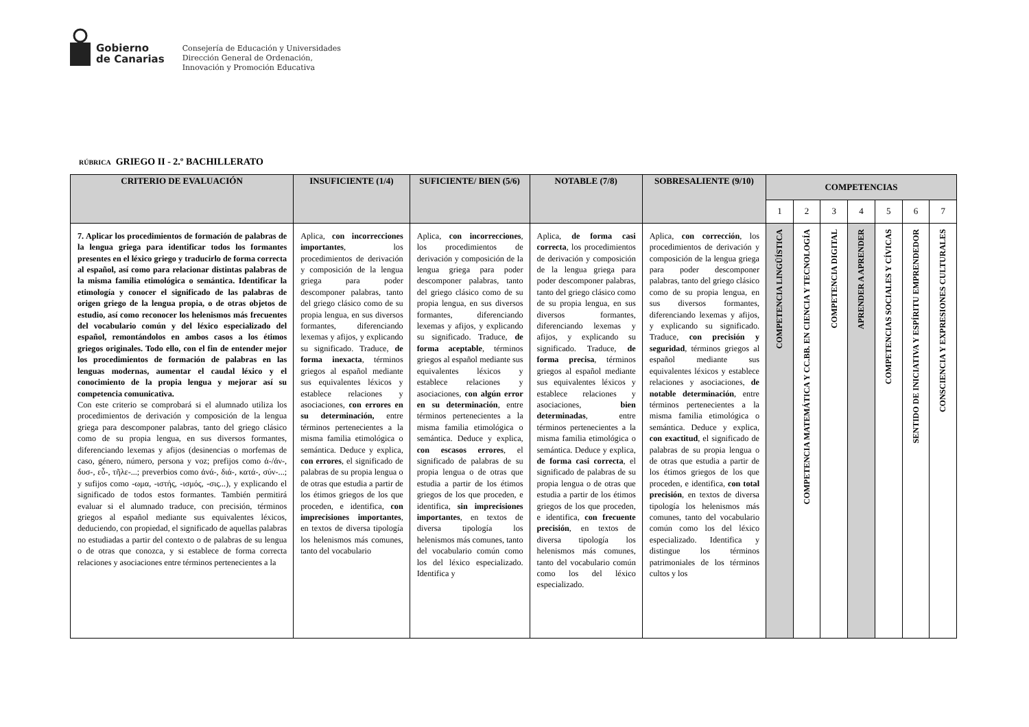Gobierno
de Canarias
Consejería de Educación y Universidades
Dirección General de Ordenación,
Innovación y Promoción Educativa
RÚBRICA GRIEGO II - 2.º BACHILLERATO
| CRITERIO DE EVALUACIÓN | INSUFICIENTE (1/4) | SUFICIENTE/ BIEN (5/6) | NOTABLE (7/8) | SOBRESALIENTE (9/10) | COMPETENCIAS | | | | | | |
| --- | --- | --- | --- | --- | --- | --- | --- | --- | --- | --- | --- |
| | | | | | 1 | 2 | 3 | 4 | 5 | 6 | 7 |
| 7. Aplicar los procedimientos de formación de palabras de la lengua griega para identificar todos los formantes presentes en el léxico griego y traducirlo de forma correcta al español, así como para relacionar distintas palabras de la misma familia etimológica o semántica. Identificar la etimología y conocer el significado de las palabras de origen griego de la lengua propia, o de otras objetos de estudio, así como reconocer los helenismos más frecuentes del vocabulario común y del léxico especializado del español, remontándolos en ambos casos a los étimos griegos originales. Todo ello, con el fin de entender mejor los procedimientos de formación de palabras en las lenguas modernas, aumentar el caudal léxico y el conocimiento de la propia lengua y mejorar así su competencia comunicativa. Con este criterio se comprobará si el alumnado utiliza los procedimientos de derivación y composición de la lengua griega para descomponer palabras, tanto del griego clásico como de su propia lengua, en sus diversos formantes, diferenciando lexemas y afijos (desinencias o morfemas de caso, género, número, persona y voz; prefijos como ἀ-/ἀν-, δυσ-, εὖ-, τῆλε-...; preverbios como ἀνά-, διά-, κατά-, σύν-...; y sufijos como -ωμα, -ιστής, -ισμός, -σις...), y explicando el significado de todos estos formantes. También permitirá evaluar si el alumnado traduce, con precisión, términos griegos al español mediante sus equivalentes léxicos, deduciendo, con propiedad, el significado de aquellas palabras no estudiadas a partir del contexto o de palabras de su lengua o de otras que conozca, y si establece de forma correcta relaciones y asociaciones entre términos pertenecientes a la | Aplica, con incorrecciones importantes , los procedimientos de derivación y composición de la lengua griega para poder descomponer palabras, tanto del griego clásico como de su propia lengua, en sus diversos formantes, diferenciando lexemas y afijos, y explicando su significado. Traduce, de forma inexacta , términos griegos al español mediante sus equivalentes léxicos y establece relaciones y asociaciones, con errores en su determinación, entre términos pertenecientes a la misma familia etimológica o semántica. Deduce y explica, con errores , el significado de palabras de su propia lengua o de otras que estudia a partir de los étimos griegos de los que proceden, e identifica, con imprecisiones importantes , en textos de diversa tipología los helenismos más comunes, tanto del vocabulario | Aplica, con incorrecciones , los procedimientos de derivación y composición de la lengua griega para poder descomponer palabras, tanto del griego clásico como de su propia lengua, en sus diversos formantes, diferenciando lexemas y afijos, y explicando su significado. Traduce, de forma aceptable , términos griegos al español mediante sus equivalentes léxicos y establece relaciones y asociaciones, con algún error en su determinación , entre términos pertenecientes a la misma familia etimológica o semántica. Deduce y explica, con escasos errores , el significado de palabras de su propia lengua o de otras que estudia a partir de los étimos griegos de los que proceden, e identifica, sin imprecisiones importantes , en textos de diversa tipología los helenismos más comunes, tanto del vocabulario común como los del léxico especializado. Identifica y | Aplica, de forma casi correcta , los procedimientos de derivación y composición de la lengua griega para poder descomponer palabras, tanto del griego clásico como de su propia lengua, en sus diversos formantes, diferenciando lexemas y afijos, y explicando su significado. Traduce, de forma precisa , términos griegos al español mediante sus equivalentes léxicos y establece relaciones y asociaciones, bien determinadas , entre términos pertenecientes a la misma familia etimológica o semántica. Deduce y explica, de forma casi correcta , el significado de palabras de su propia lengua o de otras que estudia a partir de los étimos griegos de los que proceden, e identifica, con frecuente precisión , en textos de diversa tipología los helenismos más comunes, tanto del vocabulario común como los del léxico especializado. | Aplica, con corrección , los procedimientos de derivación y composición de la lengua griega para poder descomponer palabras, tanto del griego clásico como de su propia lengua, en sus diversos formantes, diferenciando lexemas y afijos, y explicando su significado. Traduce, con precisión y seguridad , términos griegos al español mediante sus equivalentes léxicos y establece relaciones y asociaciones, de notable determinación , entre términos pertenecientes a la misma familia etimológica o semántica. Deduce y explica, con exactitud , el significado de palabras de su propia lengua o de otras que estudia a partir de los étimos griegos de los que proceden, e identifica, con total precisión , en textos de diversa tipología los helenismos más comunes, tanto del vocabulario común como los del léxico especializado. Identifica y distingue los términos patrimoniales de los términos cultos y los | COMPETENCIA LINGÜÍSTICA | COMPETENCIA MATEMÁTICA Y CC.BB. EN CIENCIA Y TECNOLOGÍA | COMPETENCIA DIGITAL | APRENDER A APRENDER | COMPETENCIAS SOCIALES Y CÍVICAS | SENTIDO DE INICIATIVA Y ESPÍRITU EMPRENDEDOR | CONSCIENCIA Y EXPRESIONES CULTURALES |